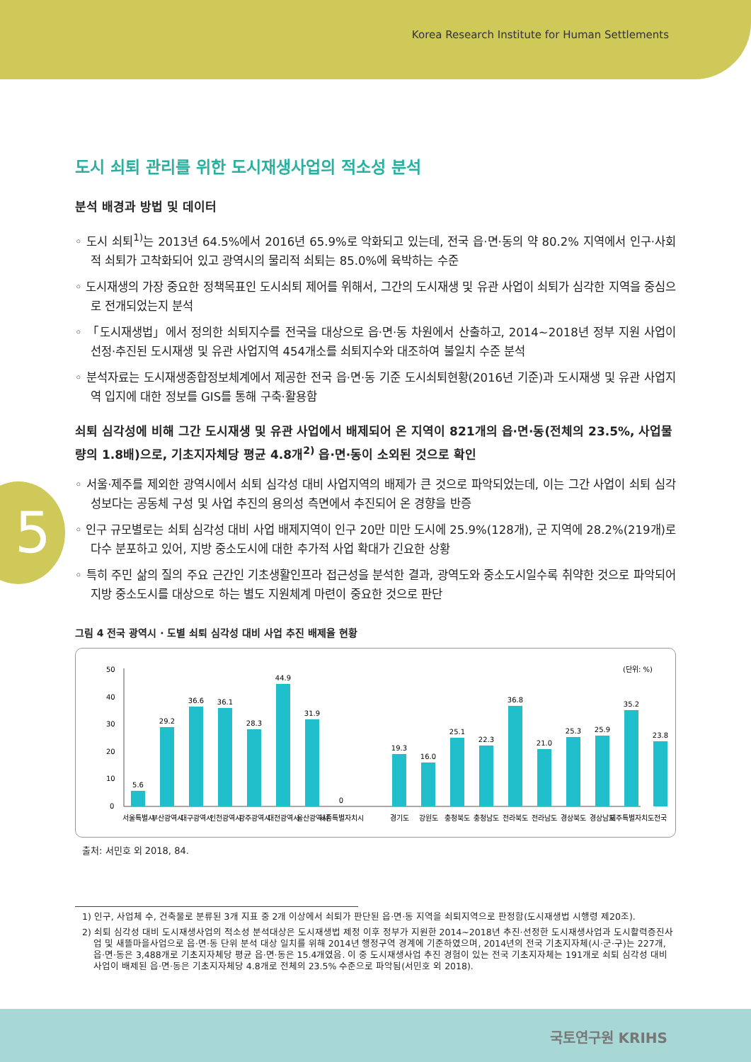Korea Research Institute for Human Settlements
5
도시 쇠퇴 관리를 위한 도시재생사업의 적소성 분석
분석 배경과 방법 및 데이터
◦ 도시 쇠퇴<sup>1)</sup>는 2013년 64.5%에서 2016년 65.9%로 악화되고 있는데, 전국 읍·면·동의 약 80.2% 지역에서 인구·사회적 쇠퇴가 고착화되어 있고 광역시의 물리적 쇠퇴는 85.0%에 육박하는 수준
◦ 도시재생의 가장 중요한 정책목표인 도시쇠퇴 제어를 위해서, 그간의 도시재생 및 유관 사업이 쇠퇴가 심각한 지역을 중심으로 전개되었는지 분석
◦ 「도시재생법」에서 정의한 쇠퇴지수를 전국을 대상으로 읍·면·동 차원에서 산출하고, 2014~2018년 정부 지원 사업이 선정·추진된 도시재생 및 유관 사업지역 454개소를 쇠퇴지수와 대조하여 불일치 수준 분석
◦ 분석자료는 도시재생종합정보체계에서 제공한 전국 읍·면·동 기준 도시쇠퇴현황(2016년 기준)과 도시재생 및 유관 사업지역 입지에 대한 정보를 GIS를 통해 구축·활용함
쇠퇴 심각성에 비해 그간 도시재생 및 유관 사업에서 배제되어 온 지역이 821개의 읍·면·동(전체의 23.5%, 사업물량의 1.8배)으로, 기초지자체당 평균 4.8개<sup>2)</sup> 읍·면·동이 소외된 것으로 확인
◦ 서울·제주를 제외한 광역시에서 쇠퇴 심각성 대비 사업지역의 배제가 큰 것으로 파악되었는데, 이는 그간 사업이 쇠퇴 심각성보다는 공동체 구성 및 사업 추진의 용의성 측면에서 추진되어 온 경향을 반증
◦ 인구 규모별로는 쇠퇴 심각성 대비 사업 배제지역이 인구 20만 미만 도시에 25.9%(128개), 군 지역에 28.2%(219개)로 다수 분포하고 있어, 지방 중소도시에 대한 추가적 사업 확대가 긴요한 상황
◦ 특히 주민 삶의 질의 주요 근간인 기초생활인프라 접근성을 분석한 결과, 광역도와 중소도시일수록 취약한 것으로 파악되어 지방 중소도시를 대상으로 하는 별도 지원체계 마련이 중요한 것으로 판단
그림 4 전국 광역시 · 도별 쇠퇴 심각성 대비 사업 추진 배제율 현황
(단위: %)
0
10
20
30
40
50
5.6
29.2
36.6
36.1
28.3
44.9
31.9
0
19.3
16.0
25.1
22.3
36.8
21.0
25.3
25.9
35.2
23.8
서울특별시
부산광역시
대구광역시
인천광역시
광주광역시
대전광역시
울산광역시
세종특별자치시
경기도
강원도
충청북도
충청남도
전라북도
전라남도
경상북도
경상남도
제주특별자치도
전국
출처: 서민호 외 2018, 84.
1) 인구, 사업체 수, 건축물로 분류된 3개 지표 중 2개 이상에서 쇠퇴가 판단된 읍·면·동 지역을 쇠퇴지역으로 판정함(도시재생법 시행령 제20조).
2) 쇠퇴 심각성 대비 도시재생사업의 적소성 분석대상은 도시재생법 제정 이후 정부가 지원한 2014~2018년 추진·선정한 도시재생사업과 도시활력증진사업 및 새뜰마을사업으로 읍·면·동 단위 분석 대상 일치를 위해 2014년 행정구역 경계에 기준하였으며, 2014년의 전국 기초지자체(시·군·구)는 227개, 읍·면·동은 3,488개로 기초지자체당 평균 읍·면·동은 15.4개였음. 이 중 도시재생사업 추진 경험이 있는 전국 기초지자체는 191개로 쇠퇴 심각성 대비 사업이 배제된 읍·면·동은 기초지자체당 4.8개로 전체의 23.5% 수준으로 파악됨(서민호 외 2018).
국토연구원 KRIHS